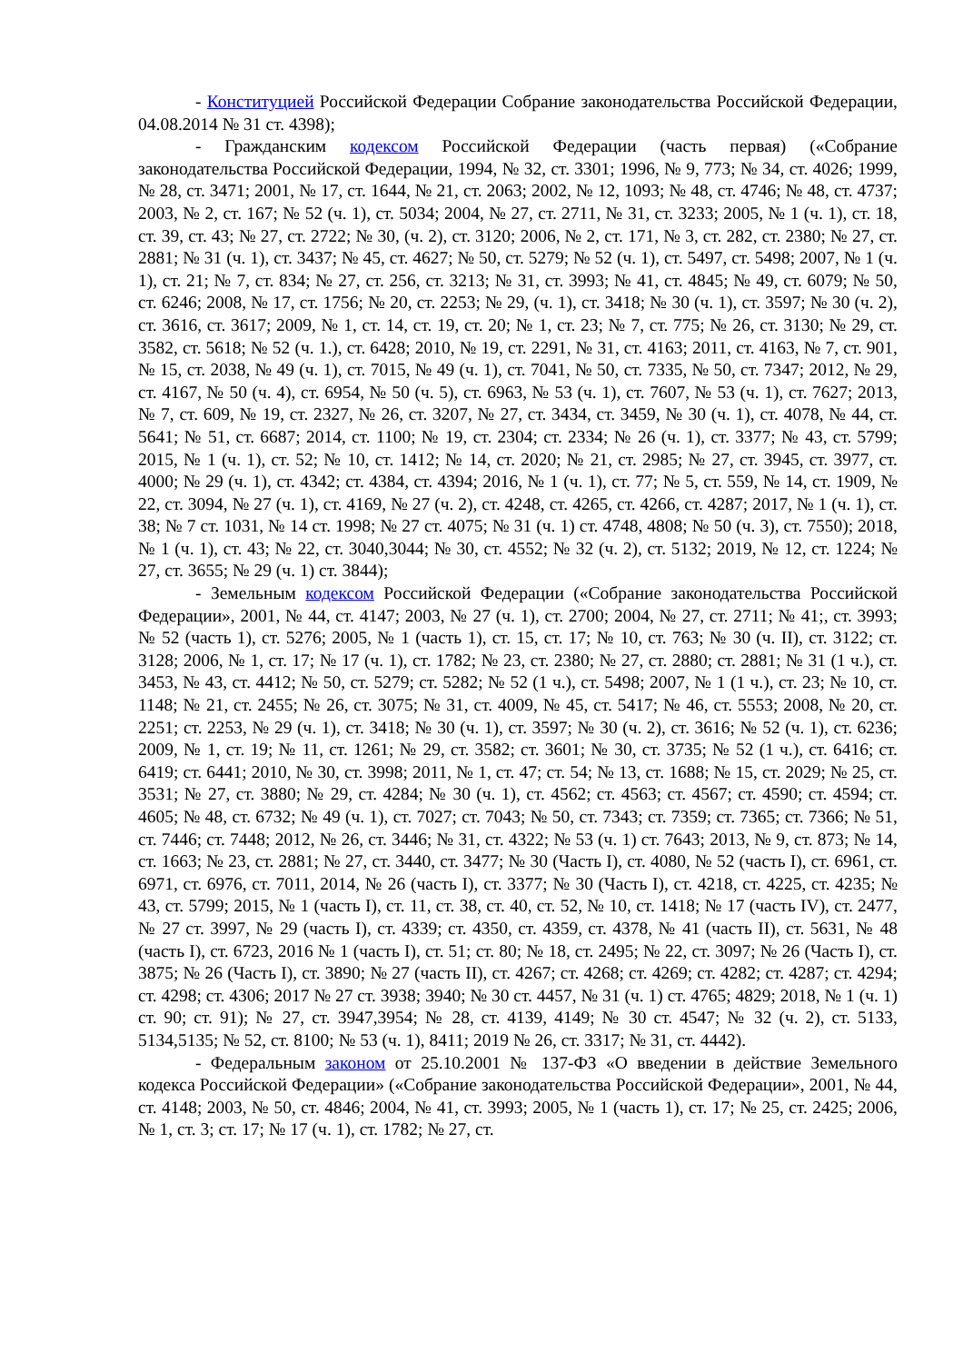- Конституцией Российской Федерации Собрание законодательства Российской Федерации, 04.08.2014 № 31 ст. 4398);
- Гражданским кодексом Российской Федерации (часть первая) («Собрание законодательства Российской Федерации, 1994, № 32, ст. 3301; 1996, № 9, 773; № 34, ст. 4026; 1999, № 28, ст. 3471; 2001, № 17, ст. 1644, № 21, ст. 2063; 2002, № 12, 1093; № 48, ст. 4746; № 48, ст. 4737; 2003, № 2, ст. 167; № 52 (ч. 1), ст. 5034; 2004, № 27, ст. 2711, № 31, ст. 3233; 2005, № 1 (ч. 1), ст. 18, ст. 39, ст. 43; № 27, ст. 2722; № 30, (ч. 2), ст. 3120; 2006, № 2, ст. 171, № 3, ст. 282, ст. 2380; № 27, ст. 2881; № 31 (ч. 1), ст. 3437; № 45, ст. 4627; № 50, ст. 5279; № 52 (ч. 1), ст. 5497, ст. 5498; 2007, № 1 (ч. 1), ст. 21; № 7, ст. 834; № 27, ст. 256, ст. 3213; № 31, ст. 3993; № 41, ст. 4845; № 49, ст. 6079; № 50, ст. 6246; 2008, № 17, ст. 1756; № 20, ст. 2253; № 29, (ч. 1), ст. 3418; № 30 (ч. 1), ст. 3597; № 30 (ч. 2), ст. 3616, ст. 3617; 2009, № 1, ст. 14, ст. 19, ст. 20; № 1, ст. 23; № 7, ст. 775; № 26, ст. 3130; № 29, ст. 3582, ст. 5618; № 52 (ч. 1.), ст. 6428; 2010, № 19, ст. 2291, № 31, ст. 4163; 2011, ст. 4163, № 7, ст. 901, № 15, ст. 2038, № 49 (ч. 1), ст. 7015, № 49 (ч. 1), ст. 7041, № 50, ст. 7335, № 50, ст. 7347; 2012, № 29, ст. 4167, № 50 (ч. 4), ст. 6954, № 50 (ч. 5), ст. 6963, № 53 (ч. 1), ст. 7607, № 53 (ч. 1), ст. 7627; 2013, № 7, ст. 609, № 19, ст. 2327, № 26, ст. 3207, № 27, ст. 3434, ст. 3459, № 30 (ч. 1), ст. 4078, № 44, ст. 5641; № 51, ст. 6687; 2014, ст. 1100; № 19, ст. 2304; ст. 2334; № 26 (ч. 1), ст. 3377; № 43, ст. 5799; 2015, № 1 (ч. 1), ст. 52; № 10, ст. 1412; № 14, ст. 2020; № 21, ст. 2985; № 27, ст. 3945, ст. 3977, ст. 4000; № 29 (ч. 1), ст. 4342; ст. 4384, ст. 4394; 2016, № 1 (ч. 1), ст. 77; № 5, ст. 559, № 14, ст. 1909, № 22, ст. 3094, № 27 (ч. 1), ст. 4169, № 27 (ч. 2), ст. 4248, ст. 4265, ст. 4266, ст. 4287; 2017, № 1 (ч. 1), ст. 38; № 7 ст. 1031, № 14 ст. 1998; № 27 ст. 4075; № 31 (ч. 1) ст. 4748, 4808; № 50 (ч. 3), ст. 7550); 2018, № 1 (ч. 1), ст. 43; № 22, ст. 3040,3044; № 30, ст. 4552; № 32 (ч. 2), ст. 5132; 2019, № 12, ст. 1224; № 27, ст. 3655; № 29 (ч. 1) ст. 3844);
- Земельным кодексом Российской Федерации («Собрание законодательства Российской Федерации», 2001, № 44, ст. 4147; 2003, № 27 (ч. 1), ст. 2700; 2004, № 27, ст. 2711; № 41;, ст. 3993; № 52 (часть 1), ст. 5276; 2005, № 1 (часть 1), ст. 15, ст. 17; № 10, ст. 763; № 30 (ч. II), ст. 3122; ст. 3128; 2006, № 1, ст. 17; № 17 (ч. 1), ст. 1782; № 23, ст. 2380; № 27, ст. 2880; ст. 2881; № 31 (1 ч.), ст. 3453, № 43, ст. 4412; № 50, ст. 5279; ст. 5282; № 52 (1 ч.), ст. 5498; 2007, № 1 (1 ч.), ст. 23; № 10, ст. 1148; № 21, ст. 2455; № 26, ст. 3075; № 31, ст. 4009, № 45, ст. 5417; № 46, ст. 5553; 2008, № 20, ст. 2251; ст. 2253, № 29 (ч. 1), ст. 3418; № 30 (ч. 1), ст. 3597; № 30 (ч. 2), ст. 3616; № 52 (ч. 1), ст. 6236; 2009, № 1, ст. 19; № 11, ст. 1261; № 29, ст. 3582; ст. 3601; № 30, ст. 3735; № 52 (1 ч.), ст. 6416; ст. 6419; ст. 6441; 2010, № 30, ст. 3998; 2011, № 1, ст. 47; ст. 54; № 13, ст. 1688; № 15, ст. 2029; № 25, ст. 3531; № 27, ст. 3880; № 29, ст. 4284; № 30 (ч. 1), ст. 4562; ст. 4563; ст. 4567; ст. 4590; ст. 4594; ст. 4605; № 48, ст. 6732; № 49 (ч. 1), ст. 7027; ст. 7043; № 50, ст. 7343; ст. 7359; ст. 7365; ст. 7366; № 51, ст. 7446; ст. 7448; 2012, № 26, ст. 3446; № 31, ст. 4322; № 53 (ч. 1) ст. 7643; 2013, № 9, ст. 873; № 14, ст. 1663; № 23, ст. 2881; № 27, ст. 3440, ст. 3477; № 30 (Часть I), ст. 4080, № 52 (часть I), ст. 6961, ст. 6971, ст. 6976, ст. 7011, 2014, № 26 (часть I), ст. 3377; № 30 (Часть I), ст. 4218, ст. 4225, ст. 4235; № 43, ст. 5799; 2015, № 1 (часть I), ст. 11, ст. 38, ст. 40, ст. 52, № 10, ст. 1418; № 17 (часть IV), ст. 2477, № 27 ст. 3997, № 29 (часть I), ст. 4339; ст. 4350, ст. 4359, ст. 4378, № 41 (часть II), ст. 5631, № 48 (часть I), ст. 6723, 2016 № 1 (часть I), ст. 51; ст. 80; № 18, ст. 2495; № 22, ст. 3097; № 26 (Часть I), ст. 3875; № 26 (Часть I), ст. 3890; № 27 (часть II), ст. 4267; ст. 4268; ст. 4269; ст. 4282; ст. 4287; ст. 4294; ст. 4298; ст. 4306; 2017 № 27 ст. 3938; 3940; № 30 ст. 4457, № 31 (ч. 1) ст. 4765; 4829; 2018, № 1 (ч. 1) ст. 90; ст. 91); № 27, ст. 3947,3954; № 28, ст. 4139, 4149; № 30 ст. 4547; № 32 (ч. 2), ст. 5133, 5134,5135; № 52, ст. 8100; № 53 (ч. 1), 8411; 2019 № 26, ст. 3317; № 31, ст. 4442).
- Федеральным законом от 25.10.2001 № 137-ФЗ «О введении в действие Земельного кодекса Российской Федерации» («Собрание законодательства Российской Федерации», 2001, № 44, ст. 4148; 2003, № 50, ст. 4846; 2004, № 41, ст. 3993; 2005, № 1 (часть 1), ст. 17; № 25, ст. 2425; 2006, № 1, ст. 3; ст. 17; № 17 (ч. 1), ст. 1782; № 27, ст.